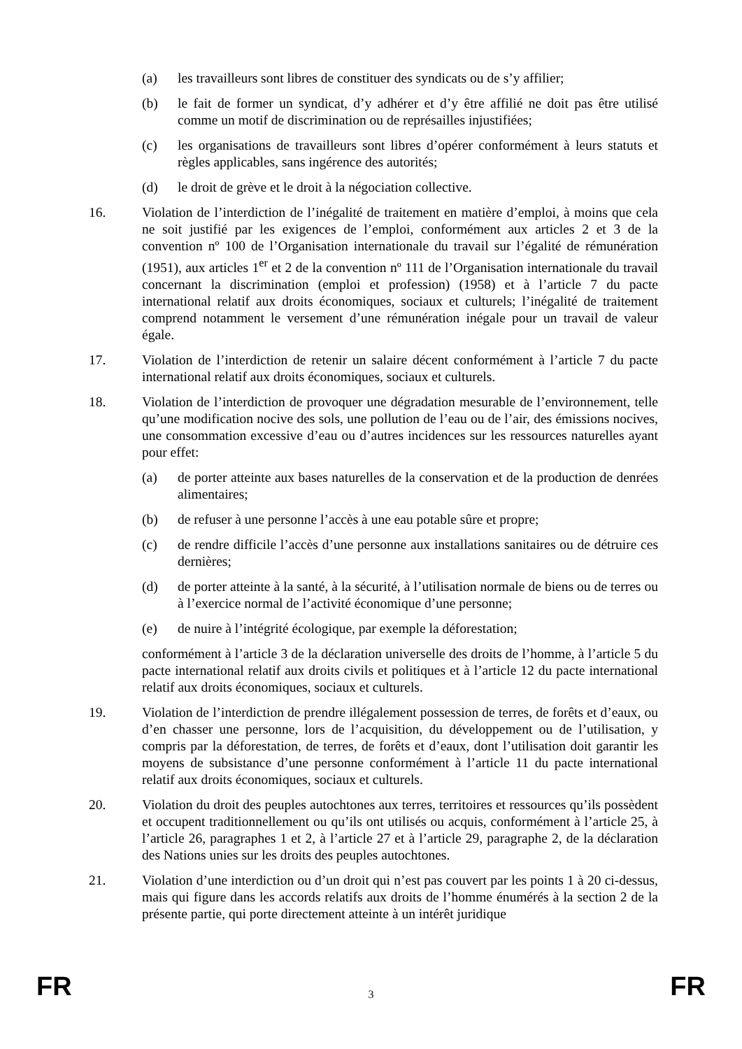(a) les travailleurs sont libres de constituer des syndicats ou de s’y affilier;
(b) le fait de former un syndicat, d’y adhérer et d’y être affilié ne doit pas être utilisé comme un motif de discrimination ou de représailles injustifiées;
(c) les organisations de travailleurs sont libres d’opérer conformément à leurs statuts et règles applicables, sans ingérence des autorités;
(d) le droit de grève et le droit à la négociation collective.
16. Violation de l’interdiction de l’inégalité de traitement en matière d’emploi, à moins que cela ne soit justifié par les exigences de l’emploi, conformément aux articles 2 et 3 de la convention nº 100 de l’Organisation internationale du travail sur l’égalité de rémunération (1951), aux articles 1<sup>er</sup> et 2 de la convention nº 111 de l’Organisation internationale du travail concernant la discrimination (emploi et profession) (1958) et à l’article 7 du pacte international relatif aux droits économiques, sociaux et culturels; l’inégalité de traitement comprend notamment le versement d’une rémunération inégale pour un travail de valeur égale.
17. Violation de l’interdiction de retenir un salaire décent conformément à l’article 7 du pacte international relatif aux droits économiques, sociaux et culturels.
18. Violation de l’interdiction de provoquer une dégradation mesurable de l’environnement, telle qu’une modification nocive des sols, une pollution de l’eau ou de l’air, des émissions nocives, une consommation excessive d’eau ou d’autres incidences sur les ressources naturelles ayant pour effet:
(a) de porter atteinte aux bases naturelles de la conservation et de la production de denrées alimentaires;
(b) de refuser à une personne l’accès à une eau potable sûre et propre;
(c) de rendre difficile l’accès d’une personne aux installations sanitaires ou de détruire ces dernières;
(d) de porter atteinte à la santé, à la sécurité, à l’utilisation normale de biens ou de terres ou à l’exercice normal de l’activité économique d’une personne;
(e) de nuire à l’intégrité écologique, par exemple la déforestation;
conformément à l’article 3 de la déclaration universelle des droits de l’homme, à l’article 5 du pacte international relatif aux droits civils et politiques et à l’article 12 du pacte international relatif aux droits économiques, sociaux et culturels.
19. Violation de l’interdiction de prendre illégalement possession de terres, de forêts et d’eaux, ou d’en chasser une personne, lors de l’acquisition, du développement ou de l’utilisation, y compris par la déforestation, de terres, de forêts et d’eaux, dont l’utilisation doit garantir les moyens de subsistance d’une personne conformément à l’article 11 du pacte international relatif aux droits économiques, sociaux et culturels.
20. Violation du droit des peuples autochtones aux terres, territoires et ressources qu’ils possèdent et occupent traditionnellement ou qu’ils ont utilisés ou acquis, conformément à l’article 25, à l’article 26, paragraphes 1 et 2, à l’article 27 et à l’article 29, paragraphe 2, de la déclaration des Nations unies sur les droits des peuples autochtones.
21. Violation d’une interdiction ou d’un droit qui n’est pas couvert par les points 1 à 20 ci-dessus, mais qui figure dans les accords relatifs aux droits de l’homme énumérés à la section 2 de la présente partie, qui porte directement atteinte à un intérêt juridique
FR 3 FR